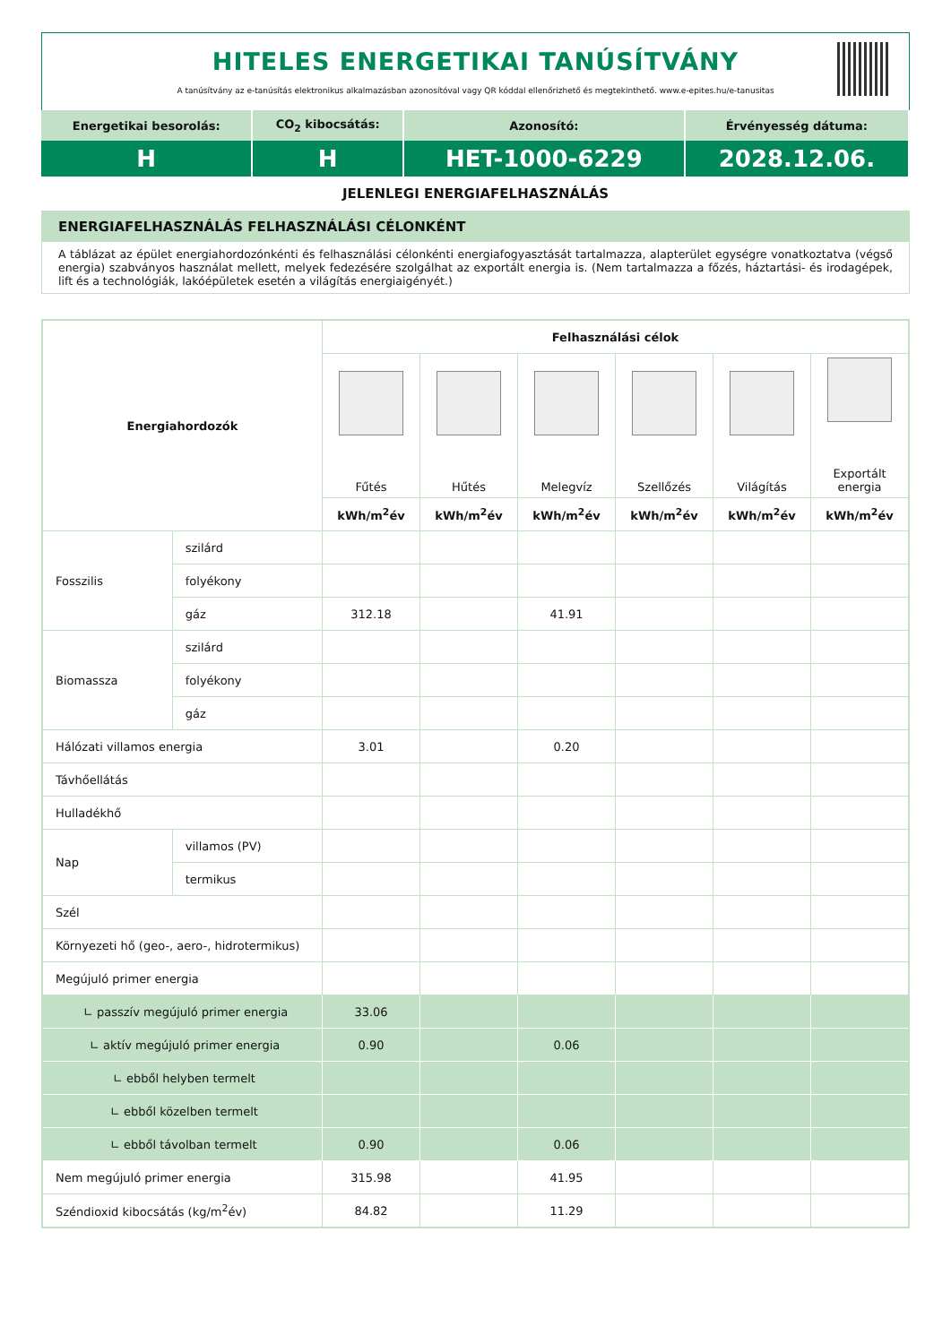HITELES ENERGETIKAI TANÚSÍTVÁNY
A tanúsítvány az e-tanúsítás elektronikus alkalmazásban azonosítóval vagy QR kóddal ellenőrizhető és megtekinthető. www.e-epites.hu/e-tanusitas
| Energetikai besorolás: | CO<sub>2</sub> kibocsátás: | Azonosító: | Érvényesség dátuma: |
| H | H | HET-1000-6229 | 2028.12.06. |
JELENLEGI ENERGIAFELHASZNÁLÁS
ENERGIAFELHASZNÁLÁS FELHASZNÁLÁSI CÉLONKÉNT
A táblázat az épület energiahordozónkénti és felhasználási célonkénti energiafogyasztását tartalmazza, alapterület egységre vonatkoztatva (végső energia) szabványos használat mellett, melyek fedezésére szolgálhat az exportált energia is. (Nem tartalmazza a főzés, háztartási- és irodagépek, lift és a technológiák, lakóépületek esetén a világítás energiaigényét.)
| Energiahordozók | | Felhasználási célok | | | | | |
| --- | --- | --- | --- | --- | --- | --- | --- |
| | | Fűtés | Hűtés | Melegvíz | Szellőzés | Világítás | Exportált energia |
| | | kWh/m<sup>2</sup>év | kWh/m<sup>2</sup>év | kWh/m<sup>2</sup>év | kWh/m<sup>2</sup>év | kWh/m<sup>2</sup>év | kWh/m<sup>2</sup>év |
| Fosszilis | szilárd | | | | | | |
| | folyékony | | | | | | |
| | gáz | 312.18 | | 41.91 | | | |
| Biomassza | szilárd | | | | | | |
| | folyékony | | | | | | |
| | gáz | | | | | | |
| Hálózati villamos energia | | 3.01 | | 0.20 | | | |
| Távhőellátás | | | | | | | |
| Hulladékhő | | | | | | | |
| Nap | villamos (PV) | | | | | | |
| | termikus | | | | | | |
| Szél | | | | | | | |
| Környezeti hő (geo-, aero-, hidrotermikus) | | | | | | | |
| Megújuló primer energia | | | | | | | |
| ∟ passzív megújuló primer energia | | 33.06 | | | | | |
| ∟ aktív megújuló primer energia | | 0.90 | | 0.06 | | | |
| ∟ ebből helyben termelt | | | | | | | |
| ∟ ebből közelben termelt | | | | | | | |
| ∟ ebből távolban termelt | | 0.90 | | 0.06 | | | |
| Nem megújuló primer energia | | 315.98 | | 41.95 | | | |
| Széndioxid kibocsátás (kg/m<sup>2</sup>év) | | 84.82 | | 11.29 | | | |